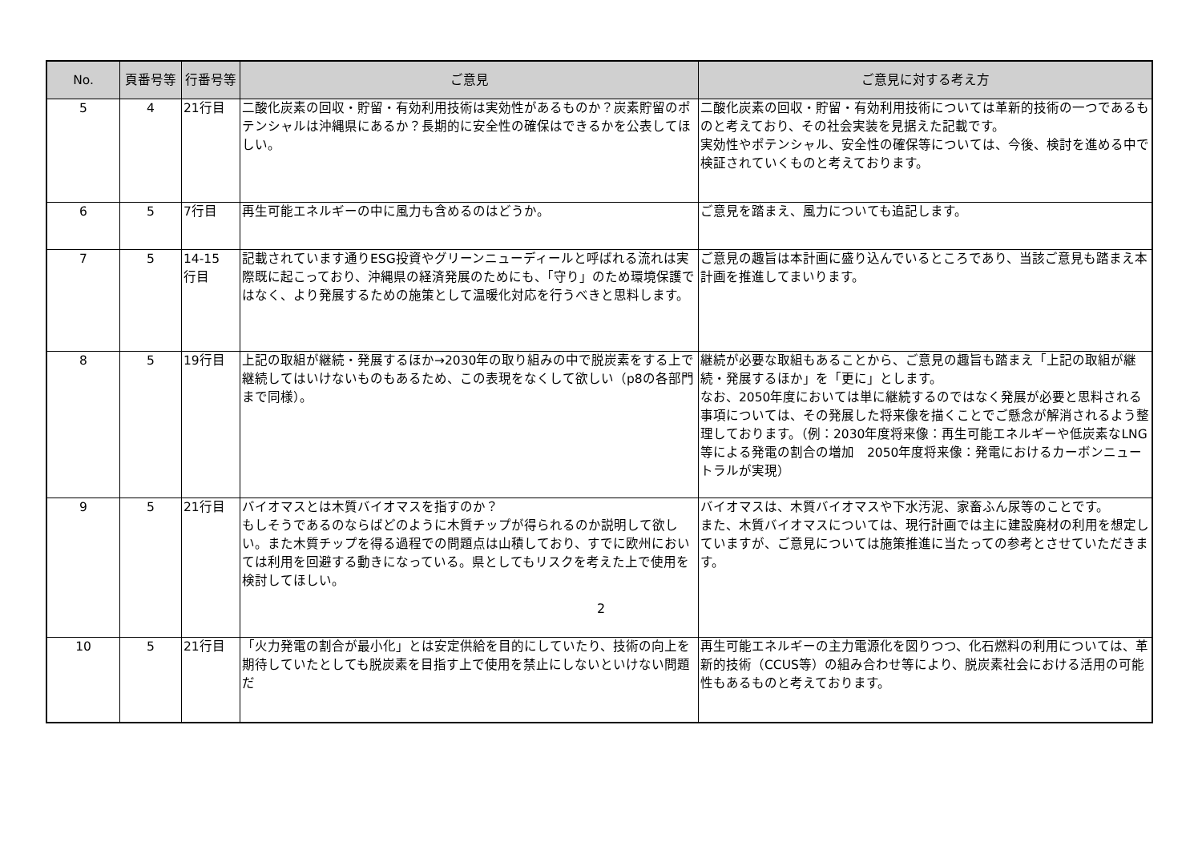| No. | 頁番号等 | 行番号等 | ご意見 | ご意見に対する考え方 |
| --- | --- | --- | --- | --- |
| 5 | 4 | 21行目 | 二酸化炭素の回収・貯留・有効利用技術は実効性があるものか？炭素貯留のポテンシャルは沖縄県にあるか？長期的に安全性の確保はできるかを公表してほしい。 | 二酸化炭素の回収・貯留・有効利用技術については革新的技術の一つであるものと考えており、その社会実装を見据えた記載です。 実効性やポテンシャル、安全性の確保等については、今後、検討を進める中で検証されていくものと考えております。 |
| 6 | 5 | 7行目 | 再生可能エネルギーの中に風力も含めるのはどうか。 | ご意見を踏まえ、風力についても追記します。 |
| 7 | 5 | 14-15 行目 | 記載されています通りESG投資やグリーンニューディールと呼ばれる流れは実際既に起こっており、沖縄県の経済発展のためにも、「守り」のため環境保護ではなく、より発展するための施策として温暖化対応を行うべきと思料します。 | ご意見の趣旨は本計画に盛り込んでいるところであり、当該ご意見も踏まえ本計画を推進してまいります。 |
| 8 | 5 | 19行目 | 上記の取組が継続・発展するほか→2030年の取り組みの中で脱炭素をする上で継続してはいけないものもあるため、この表現をなくして欲しい（p8の各部門まで同様）。 | 継続が必要な取組もあることから、ご意見の趣旨も踏まえ「上記の取組が継続・発展するほか」を「更に」とします。 なお、2050年度においては単に継続するのではなく発展が必要と思料される事項については、その発展した将来像を描くことでご懸念が解消されるよう整理しております。（例：2030年度将来像：再生可能エネルギーや低炭素なLNG等による発電の割合の増加 2050年度将来像：発電におけるカーボンニュートラルが実現） |
| 9 | 5 | 21行目 | バイオマスとは木質バイオマスを指すのか？ もしそうであるのならばどのように木質チップが得られるのか説明して欲しい。また木質チップを得る過程での問題点は山積しており、すでに欧州においては利用を回避する動きになっている。県としてもリスクを考えた上で使用を検討してほしい。 | バイオマスは、木質バイオマスや下水汚泥、家畜ふん尿等のことです。 また、木質バイオマスについては、現行計画では主に建設廃材の利用を想定していますが、ご意見については施策推進に当たっての参考とさせていただきます。 |
| 10 | 5 | 21行目 | 「火力発電の割合が最小化」とは安定供給を目的にしていたり、技術の向上を期待していたとしても脱炭素を目指す上で使用を禁止にしないといけない問題だ | 再生可能エネルギーの主力電源化を図りつつ、化石燃料の利用については、革新的技術（CCUS等）の組み合わせ等により、脱炭素社会における活用の可能性もあるものと考えております。 |
2